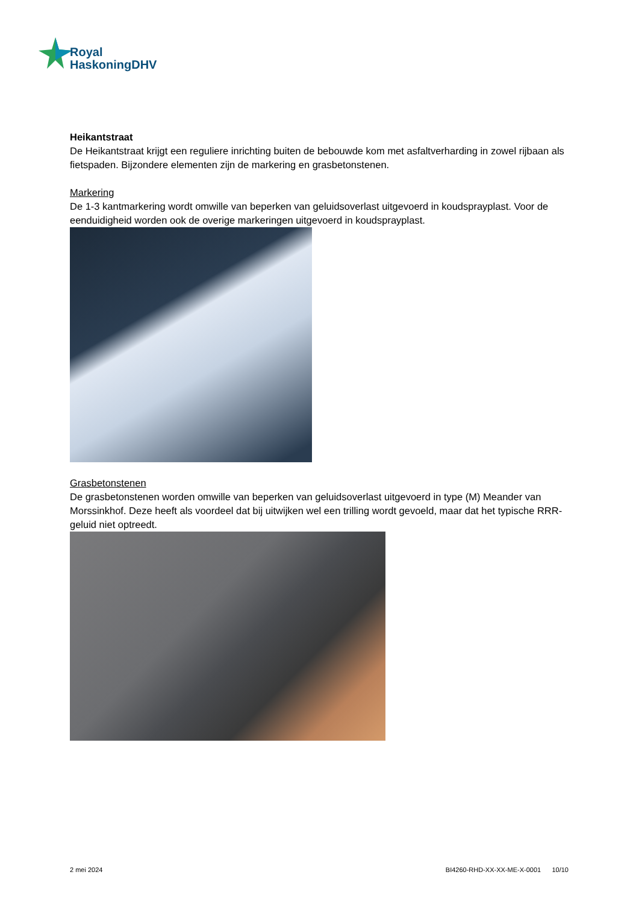Royal
HaskoningDHV
Heikantstraat
De Heikantstraat krijgt een reguliere inrichting buiten de bebouwde kom met asfaltverharding in zowel rijbaan als fietspaden. Bijzondere elementen zijn de markering en grasbetonstenen.
Markering
De 1-3 kantmarkering wordt omwille van beperken van geluidsoverlast uitgevoerd in koudsprayplast. Voor de eenduidigheid worden ook de overige markeringen uitgevoerd in koudsprayplast.
Grasbetonstenen
De grasbetonstenen worden omwille van beperken van geluidsoverlast uitgevoerd in type (M) Meander van Morssinkhof. Deze heeft als voordeel dat bij uitwijken wel een trilling wordt gevoeld, maar dat het typische RRR-geluid niet optreedt.
2 mei 2024 BI4260-RHD-XX-XX-ME-X-0001 10/10